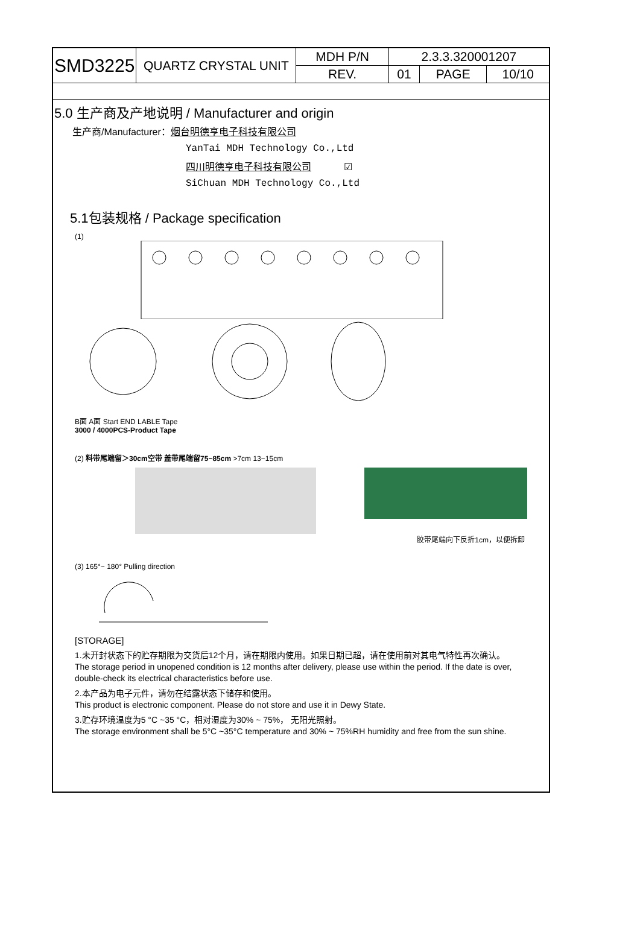| SMD3225 | QUARTZ CRYSTAL UNIT | MDH P/N | 2.3.3.320001207 | | |
| | | REV. | 01 | PAGE | 10/10 |
5.0 生产商及产地说明 / Manufacturer and origin
生产商/Manufacturer：烟台明德亨电子科技有限公司
YanTai MDH Technology Co.,Ltd
四川明德亨电子科技有限公司 ☑
SiChuan MDH Technology Co.,Ltd
5.1包装规格 / Package specification
(1)
B面 A面 Start END LABLE Tape
3000 / 4000PCS-Product Tape
(2) 料带尾端留＞30cm空带 盖带尾端留75~85cm >7cm 13~15cm
胶带尾端向下反折1cm，以便拆卸
(3) 165°~ 180° Pulling direction
[STORAGE]
1.未开封状态下的贮存期限为交货后12个月，请在期限内使用。如果日期已超，请在使用前对其电气特性再次确认。
The storage period in unopened condition is 12 months after delivery, please use within the period. If the date is over, double-check its electrical characteristics before use.
2.本产品为电子元件，请勿在结露状态下储存和使用。
This product is electronic component. Please do not store and use it in Dewy State.
3.贮存环境温度为5 °C ~35 °C，相对湿度为30% ~ 75%， 无阳光照射。
The storage environment shall be 5°C ~35°C temperature and 30% ~ 75%RH humidity and free from the sun shine.